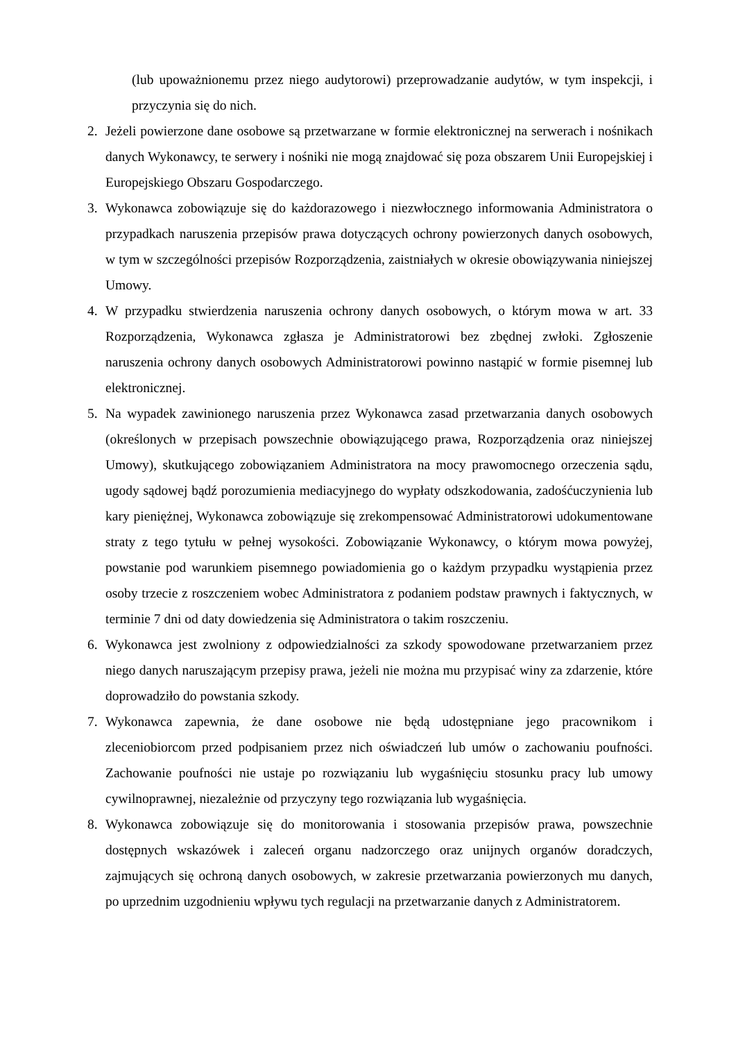(lub upoważnionemu przez niego audytorowi) przeprowadzanie audytów, w tym inspekcji, i przyczynia się do nich.
2. Jeżeli powierzone dane osobowe są przetwarzane w formie elektronicznej na serwerach i nośnikach danych Wykonawcy, te serwery i nośniki nie mogą znajdować się poza obszarem Unii Europejskiej i Europejskiego Obszaru Gospodarczego.
3. Wykonawca zobowiązuje się do każdorazowego i niezwłocznego informowania Administratora o przypadkach naruszenia przepisów prawa dotyczących ochrony powierzonych danych osobowych, w tym w szczególności przepisów Rozporządzenia, zaistniałych w okresie obowiązywania niniejszej Umowy.
4. W przypadku stwierdzenia naruszenia ochrony danych osobowych, o którym mowa w art. 33 Rozporządzenia, Wykonawca zgłasza je Administratorowi bez zbędnej zwłoki. Zgłoszenie naruszenia ochrony danych osobowych Administratorowi powinno nastąpić w formie pisemnej lub elektronicznej.
5. Na wypadek zawinionego naruszenia przez Wykonawca zasad przetwarzania danych osobowych (określonych w przepisach powszechnie obowiązującego prawa, Rozporządzenia oraz niniejszej Umowy), skutkującego zobowiązaniem Administratora na mocy prawomocnego orzeczenia sądu, ugody sądowej bądź porozumienia mediacyjnego do wypłaty odszkodowania, zadośćuczynienia lub kary pieniężnej, Wykonawca zobowiązuje się zrekompensować Administratorowi udokumentowane straty z tego tytułu w pełnej wysokości. Zobowiązanie Wykonawcy, o którym mowa powyżej, powstanie pod warunkiem pisemnego powiadomienia go o każdym przypadku wystąpienia przez osoby trzecie z roszczeniem wobec Administratora z podaniem podstaw prawnych i faktycznych, w terminie 7 dni od daty dowiedzenia się Administratora o takim roszczeniu.
6. Wykonawca jest zwolniony z odpowiedzialności za szkody spowodowane przetwarzaniem przez niego danych naruszającym przepisy prawa, jeżeli nie można mu przypisać winy za zdarzenie, które doprowadziło do powstania szkody.
7. Wykonawca zapewnia, że dane osobowe nie będą udostępniane jego pracownikom i zleceniobiorcom przed podpisaniem przez nich oświadczeń lub umów o zachowaniu poufności. Zachowanie poufności nie ustaje po rozwiązaniu lub wygaśnięciu stosunku pracy lub umowy cywilnoprawnej, niezależnie od przyczyny tego rozwiązania lub wygaśnięcia.
8. Wykonawca zobowiązuje się do monitorowania i stosowania przepisów prawa, powszechnie dostępnych wskazówek i zaleceń organu nadzorczego oraz unijnych organów doradczych, zajmujących się ochroną danych osobowych, w zakresie przetwarzania powierzonych mu danych, po uprzednim uzgodnieniu wpływu tych regulacji na przetwarzanie danych z Administratorem.